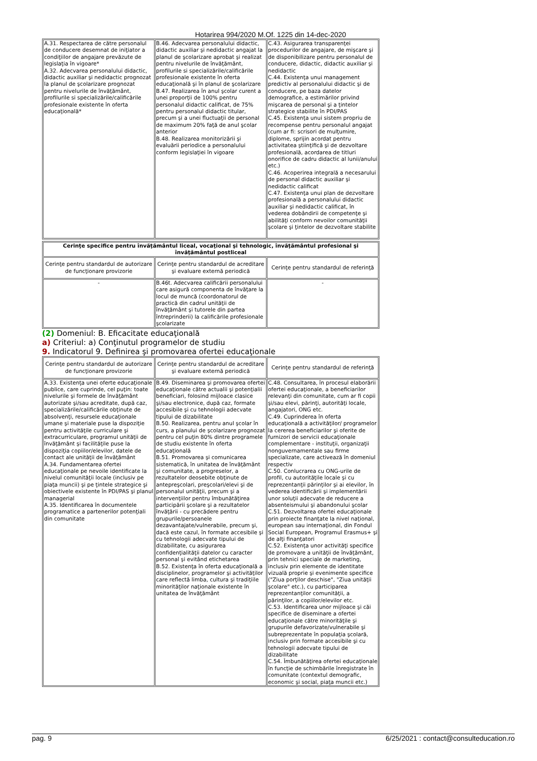Hotarirea 994/2020 M.Of. 1225 din 14-dec-2020
| A.31. Respectarea de către personalul de conducere desemnat de iniţiator a condiţiilor de angajare prevăzute de legislaţia în vigoare* A.32. Adecvarea personalului didactic, didactic auxiliar şi nedidactic prognozat la planul de şcolarizare prognozat pentru nivelurile de învăţământ, profilurile si specializările/calificările profesionale existente în oferta educaţională* | B.46. Adecvarea personalului didactic, didactic auxiliar şi nedidactic angajat la planul de şcolarizare aprobat şi realizat pentru nivelurile de învăţământ, profilurile si specializările/calificările profesionale existente în oferta educaţională şi în planul de şcolarizare B.47. Realizarea în anul şcolar curent a unei proporţii de 100% pentru personalul didactic calificat, de 75% pentru personalul didactic titular, precum şi a unei fluctuaţii de personal de maximum 20% faţă de anul şcolar anterior B.48. Realizarea monitorizării şi evaluării periodice a personalului conform legislaţiei în vigoare | C.43. Asigurarea transparenţei procedurilor de angajare, de mişcare şi de disponibilizare pentru personalul de conducere, didactic, didactic auxiliar şi nedidactic C.44. Existenţa unui management predictiv al personalului didactic şi de conducere, pe baza datelor demografice, a estimărilor privind mişcarea de personal şi a ţintelor strategice stabilite în PDI/PAS C.45. Existenţa unui sistem propriu de recompense pentru personalul angajat (cum ar fi: scrisori de mulţumire, diplome, sprijin acordat pentru activitatea ştiinţifică şi de dezvoltare profesională, acordarea de titluri onorifice de cadru didactic al lunii/anului etc.) C.46. Acoperirea integrală a necesarului de personal didactic auxiliar şi nedidactic calificat C.47. Existenţa unui plan de dezvoltare profesională a personalului didactic auxiliar şi nedidactic calificat, în vederea dobândirii de competenţe şi abilităţi conform nevoilor comunităţii şcolare şi ţintelor de dezvoltare stabilite |
| Cerinţe specifice pentru învăţământul liceal, vocaţional şi tehnologic, învăţământul profesional şi învăţământul postliceal | | |
| Cerinţe pentru standardul de autorizare de funcţionare provizorie | Cerinţe pentru standardul de acreditare şi evaluare externă periodică | Cerinţe pentru standardul de referinţă |
| - | B.46t. Adecvarea calificării personalului care asigură componenta de învăţare la locul de muncă (coordonatorul de practică din cadrul unităţii de învăţământ şi tutorele din partea întreprinderii) la calificările profesionale şcolarizate | - |
(2) Domeniul: B. Eficacitate educaţională
a) Criteriul: a) Conţinutul programelor de studiu
9. Indicatorul 9. Definirea şi promovarea ofertei educaţionale
| Cerinţe pentru standardul de autorizare de funcţionare provizorie | Cerinţe pentru standardul de acreditare şi evaluare externă periodică | Cerinţe pentru standardul de referinţă |
| --- | --- | --- |
| A.33. Existenţa unei oferte educaţionale publice, care cuprinde, cel puţin: toate nivelurile şi formele de învăţământ autorizate şi/sau acreditate, după caz, specializările/calificările obţinute de absolvenţi, resursele educaţionale umane şi materiale puse la dispoziţie pentru activităţile curriculare şi extracurriculare, programul unităţii de învăţământ şi facilităţile puse la dispoziţia copiilor/elevilor, datele de contact ale unităţii de învăţământ A.34. Fundamentarea ofertei educaţionale pe nevoile identificate la nivelul comunităţii locale (inclusiv pe piaţa muncii) şi pe ţintele strategice şi obiectivele existente în PDI/PAS şi planul managerial A.35. Identificarea în documentele programatice a partenerilor potenţiali din comunitate | B.49. Diseminarea şi promovarea ofertei educaţionale către actualii şi potenţialii beneficiari, folosind mijloace clasice şi/sau electronice, după caz, formate accesibile şi cu tehnologii adecvate tipului de dizabilitate B.50. Realizarea, pentru anul şcolar în curs, a planului de şcolarizare prognozat pentru cel puţin 80% dintre programele de studiu existente în oferta educaţională B.51. Promovarea şi comunicarea sistematică, în unitatea de învăţământ şi comunitate, a progreselor, a rezultatelor deosebite obţinute de antepreşcolari, preşcolari/elevi şi de personalul unităţii, precum şi a intervenţiilor pentru îmbunătăţirea participării şcolare şi a rezultatelor învăţării - cu precădere pentru grupurile/persoanele dezavantajate/vulnerabile, precum şi, dacă este cazul, în formate accesibile şi cu tehnologii adecvate tipului de dizabilitate, cu asigurarea confidenţialităţii datelor cu caracter personal şi evitând etichetarea B.52. Existenţa în oferta educaţională a disciplinelor, programelor şi activităţilor care reflectă limba, cultura şi tradiţiile minorităţilor naţionale existente în unitatea de învăţământ | C.48. Consultarea, în procesul elaborării ofertei educaţionale, a beneficiarilor relevanţi din comunitate, cum ar fi copii şi/sau elevi, părinţi, autorităţi locale, angajatori, ONG etc. C.49. Cuprinderea în oferta educaţională a activităţilor/ programelor la cererea beneficiarilor şi oferite de furnizori de servicii educaţionale complementare - instituţii, organizaţii nonguvernamentale sau firme specializate, care activează în domeniul respectiv C.50. Conlucrarea cu ONG-urile de profil, cu autorităţile locale şi cu reprezentanţii părinţilor şi ai elevilor, în vederea identificării şi implementării unor soluţii adecvate de reducere a absenteismului şi abandonului şcolar C.51. Dezvoltarea ofertei educaţionale prin proiecte finanţate la nivel naţional, european sau internaţional, din Fondul Social European, Programul Erasmus+ şi de alţi finanţatori C.52. Existenţa unor activităţi specifice de promovare a unităţii de învăţământ, prin tehnici speciale de marketing, inclusiv prin elemente de identitate vizuală proprie şi evenimente specifice ("Ziua porţilor deschise", "Ziua unităţii şcolare" etc.), cu participarea reprezentanţilor comunităţii, a părinţilor, a copiilor/elevilor etc. C.53. Identificarea unor mijloace şi căi specifice de diseminare a ofertei educaţionale către minorităţile şi grupurile defavorizate/vulnerabile şi subreprezentate în populaţia şcolară, inclusiv prin formate accesibile şi cu tehnologii adecvate tipului de dizabilitate C.54. Îmbunătăţirea ofertei educaţionale în funcţie de schimbările înregistrate în comunitate (contextul demografic, economic şi social, piaţa muncii etc.) |
pag. 9 6/25/2021 : contact@consulteducation.ro